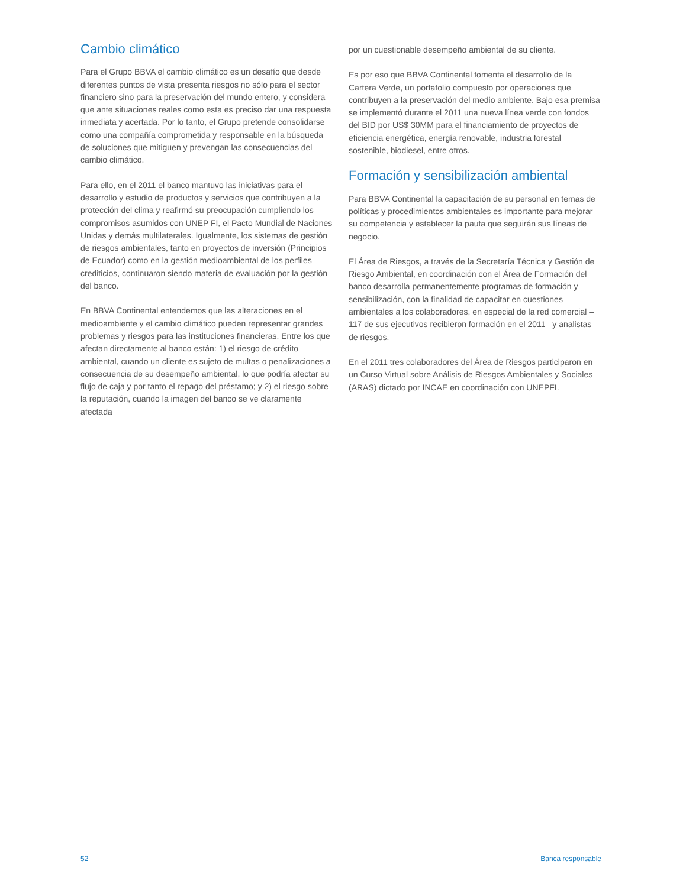Cambio climático
Para el Grupo BBVA el cambio climático es un desafío que desde diferentes puntos de vista presenta riesgos no sólo para el sector financiero sino para la preservación del mundo entero, y considera que ante situaciones reales como esta es preciso dar una respuesta inmediata y acertada. Por lo tanto, el Grupo pretende consolidarse como una compañía comprometida y responsable en la búsqueda de soluciones que mitiguen y prevengan las consecuencias del cambio climático.
Para ello, en el 2011 el banco mantuvo las iniciativas para el desarrollo y estudio de productos y servicios que contribuyen a la protección del clima y reafirmó su preocupación cumpliendo los compromisos asumidos con UNEP FI, el Pacto Mundial de Naciones Unidas y demás multilaterales. Igualmente, los sistemas de gestión de riesgos ambientales, tanto en proyectos de inversión (Principios de Ecuador) como en la gestión medioambiental de los perfiles crediticios, continuaron siendo materia de evaluación por la gestión del banco.
En BBVA Continental entendemos que las alteraciones en el medioambiente y el cambio climático pueden representar grandes problemas y riesgos para las instituciones financieras. Entre los que afectan directamente al banco están: 1) el riesgo de crédito ambiental, cuando un cliente es sujeto de multas o penalizaciones a consecuencia de su desempeño ambiental, lo que podría afectar su flujo de caja y por tanto el repago del préstamo; y 2) el riesgo sobre la reputación, cuando la imagen del banco se ve claramente afectada
por un cuestionable desempeño ambiental de su cliente.
Es por eso que BBVA Continental fomenta el desarrollo de la Cartera Verde, un portafolio compuesto por operaciones que contribuyen a la preservación del medio ambiente. Bajo esa premisa se implementó durante el 2011 una nueva línea verde con fondos del BID por US$ 30MM para el financiamiento de proyectos de eficiencia energética, energía renovable, industria forestal sostenible, biodiesel, entre otros.
Formación y sensibilización ambiental
Para BBVA Continental la capacitación de su personal en temas de políticas y procedimientos ambientales es importante para mejorar su competencia y establecer la pauta que seguirán sus líneas de negocio.
El Área de Riesgos, a través de la Secretaría Técnica y Gestión de Riesgo Ambiental, en coordinación con el Área de Formación del banco desarrolla permanentemente programas de formación y sensibilización, con la finalidad de capacitar en cuestiones ambientales a los colaboradores, en especial de la red comercial –117 de sus ejecutivos recibieron formación en el 2011– y analistas de riesgos.
En el 2011 tres colaboradores del Área de Riesgos participaron en un Curso Virtual sobre Análisis de Riesgos Ambientales y Sociales (ARAS) dictado por INCAE en coordinación con UNEPFI.
52 Banca responsable